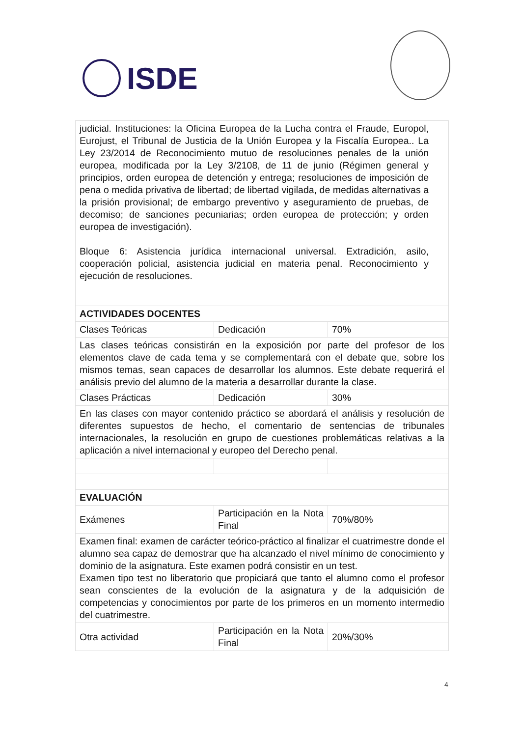ISDE
| judicial. Instituciones: la Oficina Europea de la Lucha contra el Fraude, Europol, Eurojust, el Tribunal de Justicia de la Unión Europea y la Fiscalía Europea.. La Ley 23/2014 de Reconocimiento mutuo de resoluciones penales de la unión europea, modificada por la Ley 3/2108, de 11 de junio (Régimen general y principios, orden europea de detención y entrega; resoluciones de imposición de pena o medida privativa de libertad; de libertad vigilada, de medidas alternativas a la prisión provisional; de embargo preventivo y aseguramiento de pruebas, de decomiso; de sanciones pecuniarias; orden europea de protección; y orden europea de investigación). Bloque 6: Asistencia jurídica internacional universal. Extradición, asilo, cooperación policial, asistencia judicial en materia penal. Reconocimiento y ejecución de resoluciones. | | |
| ACTIVIDADES DOCENTES | | |
| Clases Teóricas | Dedicación | 70% |
| Las clases teóricas consistirán en la exposición por parte del profesor de los elementos clave de cada tema y se complementará con el debate que, sobre los mismos temas, sean capaces de desarrollar los alumnos. Este debate requerirá el análisis previo del alumno de la materia a desarrollar durante la clase. | | |
| Clases Prácticas | Dedicación | 30% |
| En las clases con mayor contenido práctico se abordará el análisis y resolución de diferentes supuestos de hecho, el comentario de sentencias de tribunales internacionales, la resolución en grupo de cuestiones problemáticas relativas a la aplicación a nivel internacional y europeo del Derecho penal. | | |
| EVALUACIÓN | | |
| Exámenes | Participación en la Nota Final | 70%/80% |
| Examen final: examen de carácter teórico-práctico al finalizar el cuatrimestre donde el alumno sea capaz de demostrar que ha alcanzado el nivel mínimo de conocimiento y dominio de la asignatura. Este examen podrá consistir en un test. Examen tipo test no liberatorio que propiciará que tanto el alumno como el profesor sean conscientes de la evolución de la asignatura y de la adquisición de competencias y conocimientos por parte de los primeros en un momento intermedio del cuatrimestre. | | |
| Otra actividad | Participación en la Nota Final | 20%/30% |
4